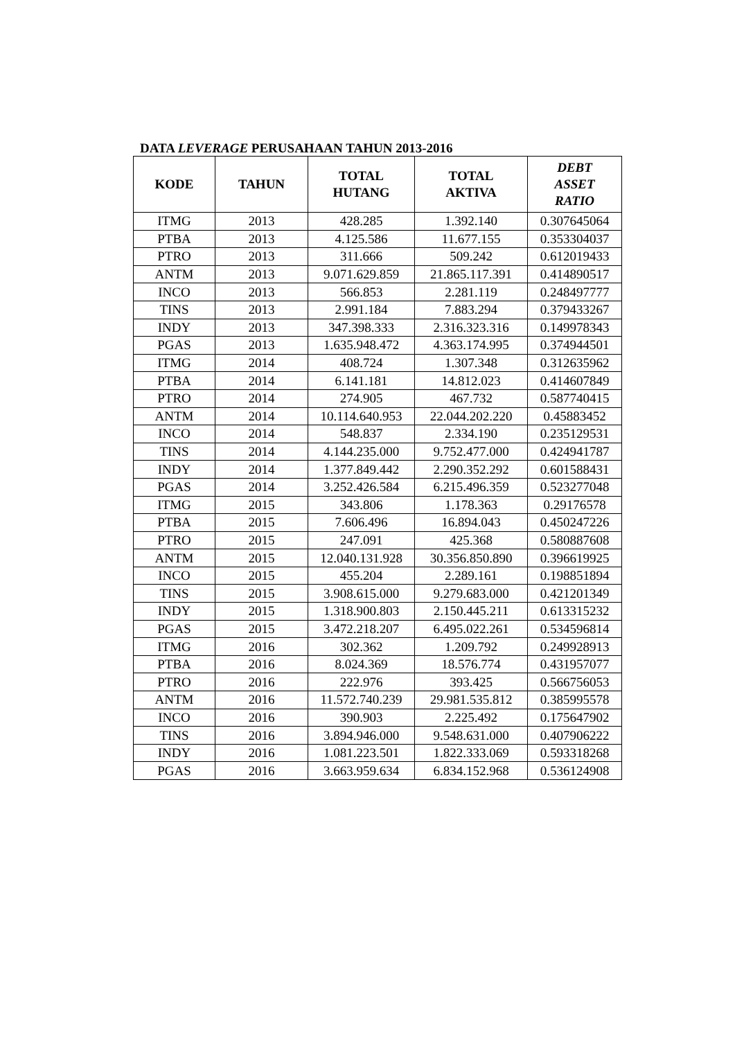DATA LEVERAGE PERUSAHAAN TAHUN 2013-2016
| KODE | TAHUN | TOTAL HUTANG | TOTAL AKTIVA | DEBT ASSET RATIO |
| --- | --- | --- | --- | --- |
| ITMG | 2013 | 428.285 | 1.392.140 | 0.307645064 |
| PTBA | 2013 | 4.125.586 | 11.677.155 | 0.353304037 |
| PTRO | 2013 | 311.666 | 509.242 | 0.612019433 |
| ANTM | 2013 | 9.071.629.859 | 21.865.117.391 | 0.414890517 |
| INCO | 2013 | 566.853 | 2.281.119 | 0.248497777 |
| TINS | 2013 | 2.991.184 | 7.883.294 | 0.379433267 |
| INDY | 2013 | 347.398.333 | 2.316.323.316 | 0.149978343 |
| PGAS | 2013 | 1.635.948.472 | 4.363.174.995 | 0.374944501 |
| ITMG | 2014 | 408.724 | 1.307.348 | 0.312635962 |
| PTBA | 2014 | 6.141.181 | 14.812.023 | 0.414607849 |
| PTRO | 2014 | 274.905 | 467.732 | 0.587740415 |
| ANTM | 2014 | 10.114.640.953 | 22.044.202.220 | 0.45883452 |
| INCO | 2014 | 548.837 | 2.334.190 | 0.235129531 |
| TINS | 2014 | 4.144.235.000 | 9.752.477.000 | 0.424941787 |
| INDY | 2014 | 1.377.849.442 | 2.290.352.292 | 0.601588431 |
| PGAS | 2014 | 3.252.426.584 | 6.215.496.359 | 0.523277048 |
| ITMG | 2015 | 343.806 | 1.178.363 | 0.29176578 |
| PTBA | 2015 | 7.606.496 | 16.894.043 | 0.450247226 |
| PTRO | 2015 | 247.091 | 425.368 | 0.580887608 |
| ANTM | 2015 | 12.040.131.928 | 30.356.850.890 | 0.396619925 |
| INCO | 2015 | 455.204 | 2.289.161 | 0.198851894 |
| TINS | 2015 | 3.908.615.000 | 9.279.683.000 | 0.421201349 |
| INDY | 2015 | 1.318.900.803 | 2.150.445.211 | 0.613315232 |
| PGAS | 2015 | 3.472.218.207 | 6.495.022.261 | 0.534596814 |
| ITMG | 2016 | 302.362 | 1.209.792 | 0.249928913 |
| PTBA | 2016 | 8.024.369 | 18.576.774 | 0.431957077 |
| PTRO | 2016 | 222.976 | 393.425 | 0.566756053 |
| ANTM | 2016 | 11.572.740.239 | 29.981.535.812 | 0.385995578 |
| INCO | 2016 | 390.903 | 2.225.492 | 0.175647902 |
| TINS | 2016 | 3.894.946.000 | 9.548.631.000 | 0.407906222 |
| INDY | 2016 | 1.081.223.501 | 1.822.333.069 | 0.593318268 |
| PGAS | 2016 | 3.663.959.634 | 6.834.152.968 | 0.536124908 |